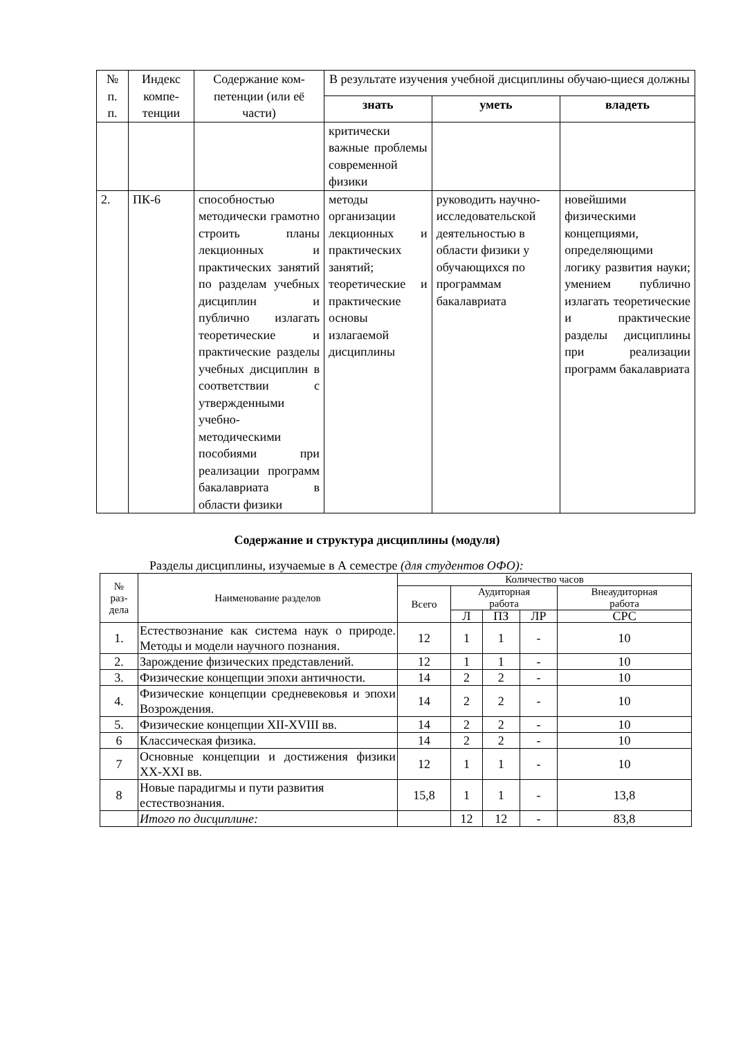| № п. п. | Индекс компе-тенции | Содержание ком-петенции (или её части) | В результате изучения учебной дисциплины обучаю-щиеся должны | | |
| --- | --- | --- | --- | --- | --- |
| | | | знать | уметь | владеть |
| | | | критически важные проблемы современной физики | | |
| 2. | ПК-6 | способностью методически грамотно строить планы лекционных и практических занятий по разделам учебных дисциплин и публично излагать теоретические и практические разделы учебных дисциплин в соответствии с утвержденными учебно-методическими пособиями при реализации программ бакалавриата в области физики | методы организации лекционных и практических занятий; теоретические и практические основы излагаемой дисциплины | руководить научно-исследовательской деятельностью в области физики у обучающихся по программам бакалавриата | новейшими физическими концепциями, определяющими логику развития науки; умением публично излагать теоретические и практические разделы дисциплины при реализации программ бакалавриата |
Содержание и структура дисциплины (модуля)
Разделы дисциплины, изучаемые в А семестре (для студентов ОФО):
| № раз- дела | Наименование разделов | Количество часов | | | | |
| --- | --- | --- | --- | --- | --- | --- |
| | | Всего | Аудиторная работа | | | Внеаудиторная работа |
| | | | Л | ПЗ | ЛР | СРС |
| 1. | Естествознание как система наук о природе. Методы и модели научного познания. | 12 | 1 | 1 | - | 10 |
| 2. | Зарождение физических представлений. | 12 | 1 | 1 | - | 10 |
| 3. | Физические концепции эпохи античности. | 14 | 2 | 2 | - | 10 |
| 4. | Физические концепции средневековья и эпохи Возрождения. | 14 | 2 | 2 | - | 10 |
| 5. | Физические концепции XII-XVIII вв. | 14 | 2 | 2 | - | 10 |
| 6 | Классическая физика. | 14 | 2 | 2 | - | 10 |
| 7 | Основные концепции и достижения физики XX-XXI вв. | 12 | 1 | 1 | - | 10 |
| 8 | Новые парадигмы и пути развития естествознания. | 15,8 | 1 | 1 | - | 13,8 |
| | Итого по дисциплине: | | 12 | 12 | - | 83,8 |